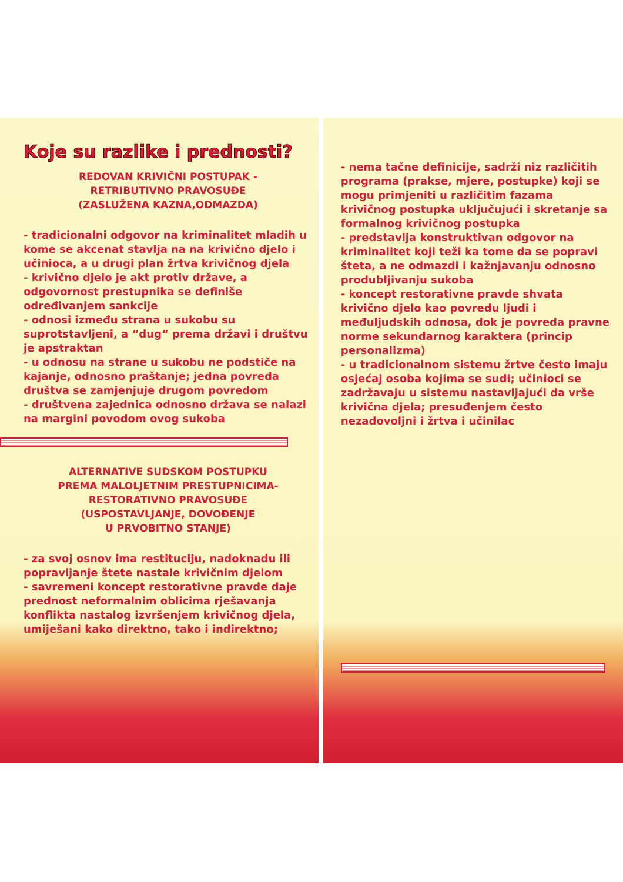Koje su razlike i prednosti?
REDOVAN KRIVIČNI POSTUPAK -
RETRIBUTIVNO PRAVOSUĐE
(ZASLUŽENA KAZNA,ODMAZDA)
- tradicionalni odgovor na kriminalitet mladih u kome se akcenat stavlja na na krivično djelo i učinioca, a u drugi plan žrtva krivičnog djela
- krivično djelo je akt protiv države, a odgovornost prestupnika se definiše određivanjem sankcije
- odnosi između strana u sukobu su suprotstavljeni, a “dug“ prema državi i društvu je apstraktan
- u odnosu na strane u sukobu ne podstiče na kajanje, odnosno praštanje; jedna povreda društva se zamjenjuje drugom povredom
- društvena zajednica odnosno država se nalazi na margini povodom ovog sukoba
ALTERNATIVE SUDSKOM POSTUPKU
PREMA MALOLJETNIM PRESTUPNICIMA-
RESTORATIVNO PRAVOSUĐE
(USPOSTAVLJANJE, DOVOĐENJE
U PRVOBITNO STANJE)
- za svoj osnov ima restituciju, nadoknadu ili popravljanje štete nastale krivičnim djelom
- savremeni koncept restorativne pravde daje prednost neformalnim oblicima rješavanja konflikta nastalog izvršenjem krivičnog djela, umiješani kako direktno, tako i indirektno;
- nema tačne definicije, sadrži niz različitih programa (prakse, mjere, postupke) koji se mogu primjeniti u različitim fazama krivičnog postupka uključujući i skretanje sa formalnog krivičnog postupka
- predstavlja konstruktivan odgovor na kriminalitet koji teži ka tome da se popravi šteta, a ne odmazdi i kažnjavanju odnosno produbljivanju sukoba
- koncept restorativne pravde shvata krivično djelo kao povredu ljudi i međuljudskih odnosa, dok je povreda pravne norme sekundarnog karaktera (princip personalizma)
- u tradicionalnom sistemu žrtve često imaju osjećaj osoba kojima se sudi; učinioci se zadržavaju u sistemu nastavljajući da vrše krivična djela; presuđenjem često nezadovoljni i žrtva i učinilac